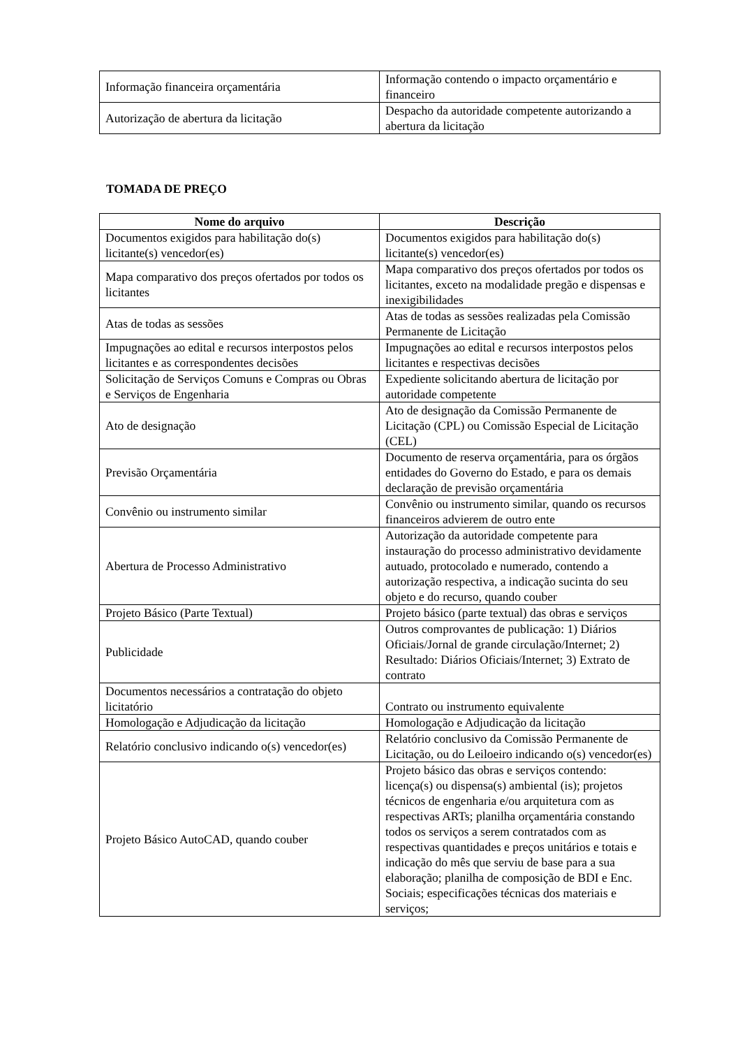| Informação financeira orçamentária | Informação contendo o impacto orçamentário e financeiro |
| Autorização de abertura da licitação | Despacho da autoridade competente autorizando a abertura da licitação |
TOMADA DE PREÇO
| Nome do arquivo | Descrição |
| --- | --- |
| Documentos exigidos para habilitação do(s) licitante(s) vencedor(es) | Documentos exigidos para habilitação do(s) licitante(s) vencedor(es) |
| Mapa comparativo dos preços ofertados por todos os licitantes | Mapa comparativo dos preços ofertados por todos os licitantes, exceto na modalidade pregão e dispensas e inexigibilidades |
| Atas de todas as sessões | Atas de todas as sessões realizadas pela Comissão Permanente de Licitação |
| Impugnações ao edital e recursos interpostos pelos licitantes e as correspondentes decisões | Impugnações ao edital e recursos interpostos pelos licitantes e respectivas decisões |
| Solicitação de Serviços Comuns e Compras ou Obras e Serviços de Engenharia | Expediente solicitando abertura de licitação por autoridade competente |
| Ato de designação | Ato de designação da Comissão Permanente de Licitação (CPL) ou Comissão Especial de Licitação (CEL) |
| Previsão Orçamentária | Documento de reserva orçamentária, para os órgãos entidades do Governo do Estado, e para os demais declaração de previsão orçamentária |
| Convênio ou instrumento similar | Convênio ou instrumento similar, quando os recursos financeiros advierem de outro ente |
| Abertura de Processo Administrativo | Autorização da autoridade competente para instauração do processo administrativo devidamente autuado, protocolado e numerado, contendo a autorização respectiva, a indicação sucinta do seu objeto e do recurso, quando couber |
| Projeto Básico (Parte Textual) | Projeto básico (parte textual) das obras e serviços |
| Publicidade | Outros comprovantes de publicação: 1) Diários Oficiais/Jornal de grande circulação/Internet; 2) Resultado: Diários Oficiais/Internet; 3) Extrato de contrato |
| Documentos necessários a contratação do objeto licitatório | Contrato ou instrumento equivalente |
| Homologação e Adjudicação da licitação | Homologação e Adjudicação da licitação |
| Relatório conclusivo indicando o(s) vencedor(es) | Relatório conclusivo da Comissão Permanente de Licitação, ou do Leiloeiro indicando o(s) vencedor(es) |
| Projeto Básico AutoCAD, quando couber | Projeto básico das obras e serviços contendo: licença(s) ou dispensa(s) ambiental (is); projetos técnicos de engenharia e/ou arquitetura com as respectivas ARTs; planilha orçamentária constando todos os serviços a serem contratados com as respectivas quantidades e preços unitários e totais e indicação do mês que serviu de base para a sua elaboração; planilha de composição de BDI e Enc. Sociais; especificações técnicas dos materiais e serviços; |